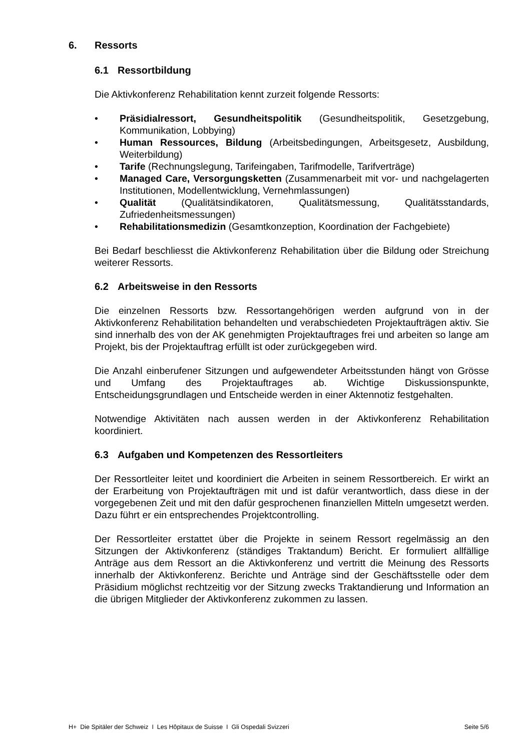6. Ressorts
6.1 Ressortbildung
Die Aktivkonferenz Rehabilitation kennt zurzeit folgende Ressorts:
Präsidialressort, Gesundheitspolitik (Gesundheitspolitik, Gesetzgebung, Kommunikation, Lobbying)
Human Ressources, Bildung (Arbeitsbedingungen, Arbeitsgesetz, Ausbildung, Weiterbildung)
Tarife (Rechnungslegung, Tarifeingaben, Tarifmodelle, Tarifverträge)
Managed Care, Versorgungsketten (Zusammenarbeit mit vor- und nachgelagerten Institutionen, Modellentwicklung, Vernehmlassungen)
Qualität (Qualitätsindikatoren, Qualitätsmessung, Qualitätsstandards, Zufriedenheitsmessungen)
Rehabilitationsmedizin (Gesamtkonzeption, Koordination der Fachgebiete)
Bei Bedarf beschliesst die Aktivkonferenz Rehabilitation über die Bildung oder Streichung weiterer Ressorts.
6.2 Arbeitsweise in den Ressorts
Die einzelnen Ressorts bzw. Ressortangehörigen werden aufgrund von in der Aktivkonferenz Rehabilitation behandelten und verabschiedeten Projektaufträgen aktiv. Sie sind innerhalb des von der AK genehmigten Projektauftrages frei und arbeiten so lange am Projekt, bis der Projektauftrag erfüllt ist oder zurückgegeben wird.
Die Anzahl einberufener Sitzungen und aufgewendeter Arbeitsstunden hängt von Grösse und Umfang des Projektauftrages ab. Wichtige Diskussionspunkte, Entscheidungsgrundlagen und Entscheide werden in einer Aktennotiz festgehalten.
Notwendige Aktivitäten nach aussen werden in der Aktivkonferenz Rehabilitation koordiniert.
6.3 Aufgaben und Kompetenzen des Ressortleiters
Der Ressortleiter leitet und koordiniert die Arbeiten in seinem Ressortbereich. Er wirkt an der Erarbeitung von Projektaufträgen mit und ist dafür verantwortlich, dass diese in der vorgegebenen Zeit und mit den dafür gesprochenen finanziellen Mitteln umgesetzt werden. Dazu führt er ein entsprechendes Projektcontrolling.
Der Ressortleiter erstattet über die Projekte in seinem Ressort regelmässig an den Sitzungen der Aktivkonferenz (ständiges Traktandum) Bericht. Er formuliert allfällige Anträge aus dem Ressort an die Aktivkonferenz und vertritt die Meinung des Ressorts innerhalb der Aktivkonferenz. Berichte und Anträge sind der Geschäftsstelle oder dem Präsidium möglichst rechtzeitig vor der Sitzung zwecks Traktandierung und Information an die übrigen Mitglieder der Aktivkonferenz zukommen zu lassen.
H+ Die Spitäler der Schweiz I Les Hôpitaux de Suisse I Gli Ospedali Svizzeri Seite 5/6